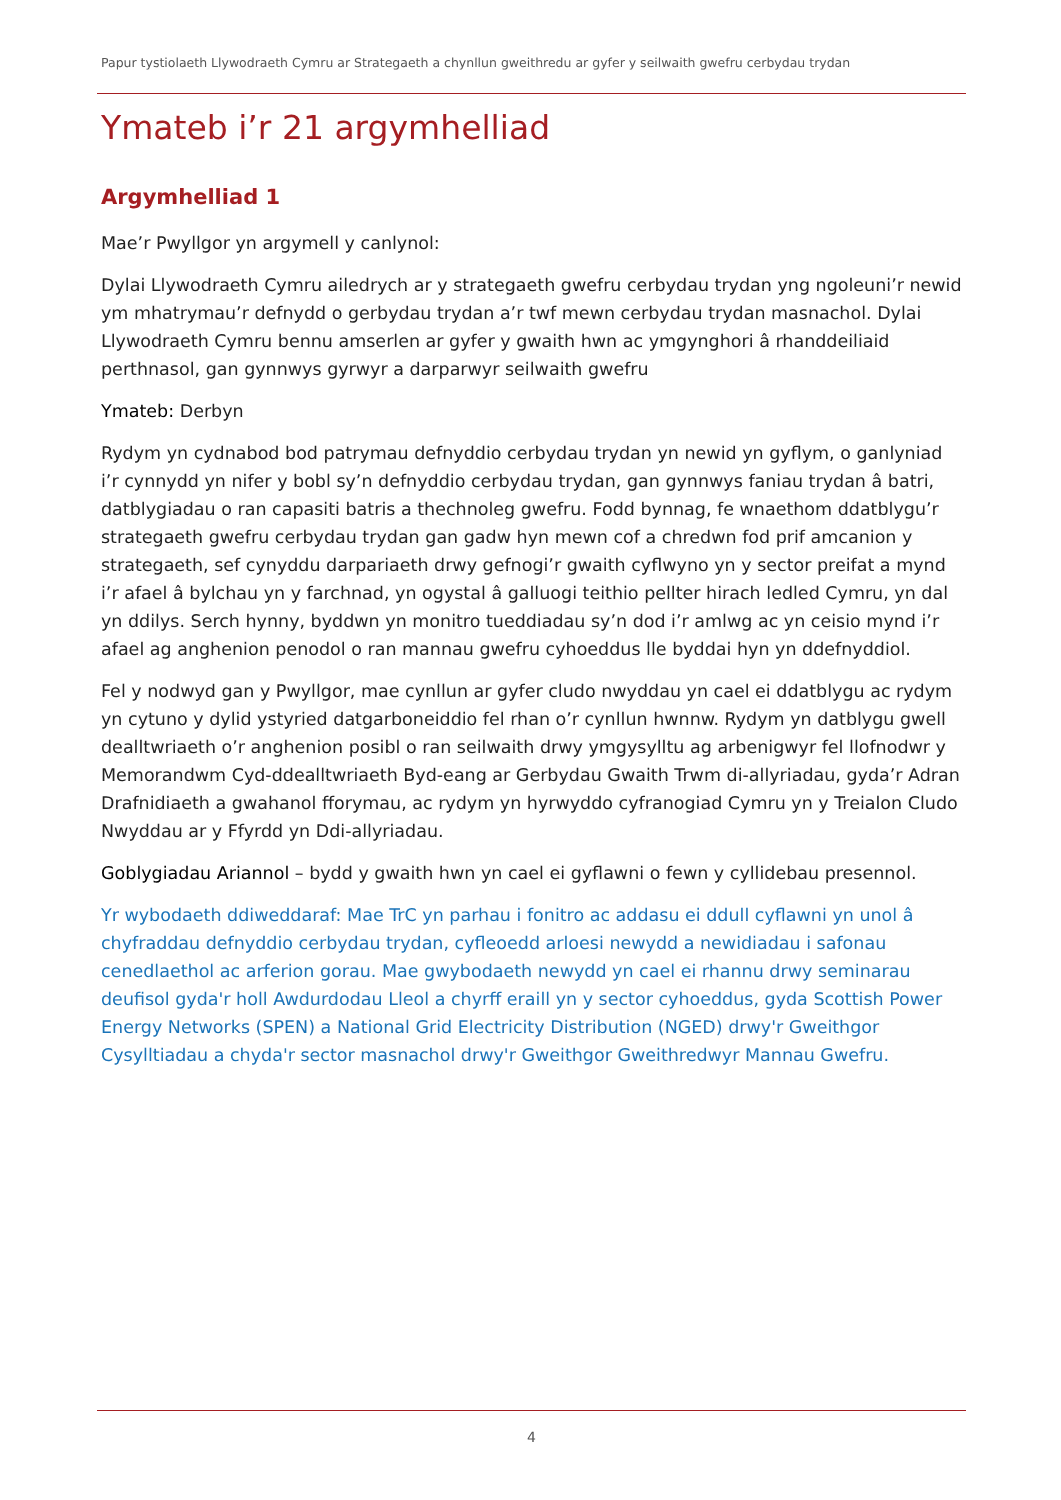Papur tystiolaeth Llywodraeth Cymru ar Strategaeth a chynllun gweithredu ar gyfer y seilwaith gwefru cerbydau trydan
Ymateb i’r 21 argymhelliad
Argymhelliad 1
Mae’r Pwyllgor yn argymell y canlynol:
Dylai Llywodraeth Cymru ailedrych ar y strategaeth gwefru cerbydau trydan yng ngoleuni’r newid ym mhatrymau’r defnydd o gerbydau trydan a’r twf mewn cerbydau trydan masnachol. Dylai Llywodraeth Cymru bennu amserlen ar gyfer y gwaith hwn ac ymgynghori â rhanddeiliaid perthnasol, gan gynnwys gyrwyr a darparwyr seilwaith gwefru
Ymateb: Derbyn
Rydym yn cydnabod bod patrymau defnyddio cerbydau trydan yn newid yn gyflym, o ganlyniad i’r cynnydd yn nifer y bobl sy’n defnyddio cerbydau trydan, gan gynnwys faniau trydan â batri, datblygiadau o ran capasiti batris a thechnoleg gwefru. Fodd bynnag, fe wnaethom ddatblygu’r strategaeth gwefru cerbydau trydan gan gadw hyn mewn cof a chredwn fod prif amcanion y strategaeth, sef cynyddu darpariaeth drwy gefnogi’r gwaith cyflwyno yn y sector preifat a mynd i’r afael â bylchau yn y farchnad, yn ogystal â galluogi teithio pellter hirach ledled Cymru, yn dal yn ddilys. Serch hynny, byddwn yn monitro tueddiadau sy’n dod i’r amlwg ac yn ceisio mynd i’r afael ag anghenion penodol o ran mannau gwefru cyhoeddus lle byddai hyn yn ddefnyddiol.
Fel y nodwyd gan y Pwyllgor, mae cynllun ar gyfer cludo nwyddau yn cael ei ddatblygu ac rydym yn cytuno y dylid ystyried datgarboneiddio fel rhan o’r cynllun hwnnw. Rydym yn datblygu gwell dealltwriaeth o’r anghenion posibl o ran seilwaith drwy ymgysylltu ag arbenigwyr fel llofnodwr y Memorandwm Cyd-ddealltwriaeth Byd-eang ar Gerbydau Gwaith Trwm di-allyriadau, gyda’r Adran Drafnidiaeth a gwahanol fforymau, ac rydym yn hyrwyddo cyfranogiad Cymru yn y Treialon Cludo Nwyddau ar y Ffyrdd yn Ddi-allyriadau.
Goblygiadau Ariannol – bydd y gwaith hwn yn cael ei gyflawni o fewn y cyllidebau presennol.
Yr wybodaeth ddiweddaraf: Mae TrC yn parhau i fonitro ac addasu ei ddull cyflawni yn unol â chyfraddau defnyddio cerbydau trydan, cyfleoedd arloesi newydd a newidiadau i safonau cenedlaethol ac arferion gorau. Mae gwybodaeth newydd yn cael ei rhannu drwy seminarau deufisol gyda'r holl Awdurdodau Lleol a chyrff eraill yn y sector cyhoeddus, gyda Scottish Power Energy Networks (SPEN) a National Grid Electricity Distribution (NGED) drwy'r Gweithgor Cysylltiadau a chyda'r sector masnachol drwy'r Gweithgor Gweithredwyr Mannau Gwefru.
4